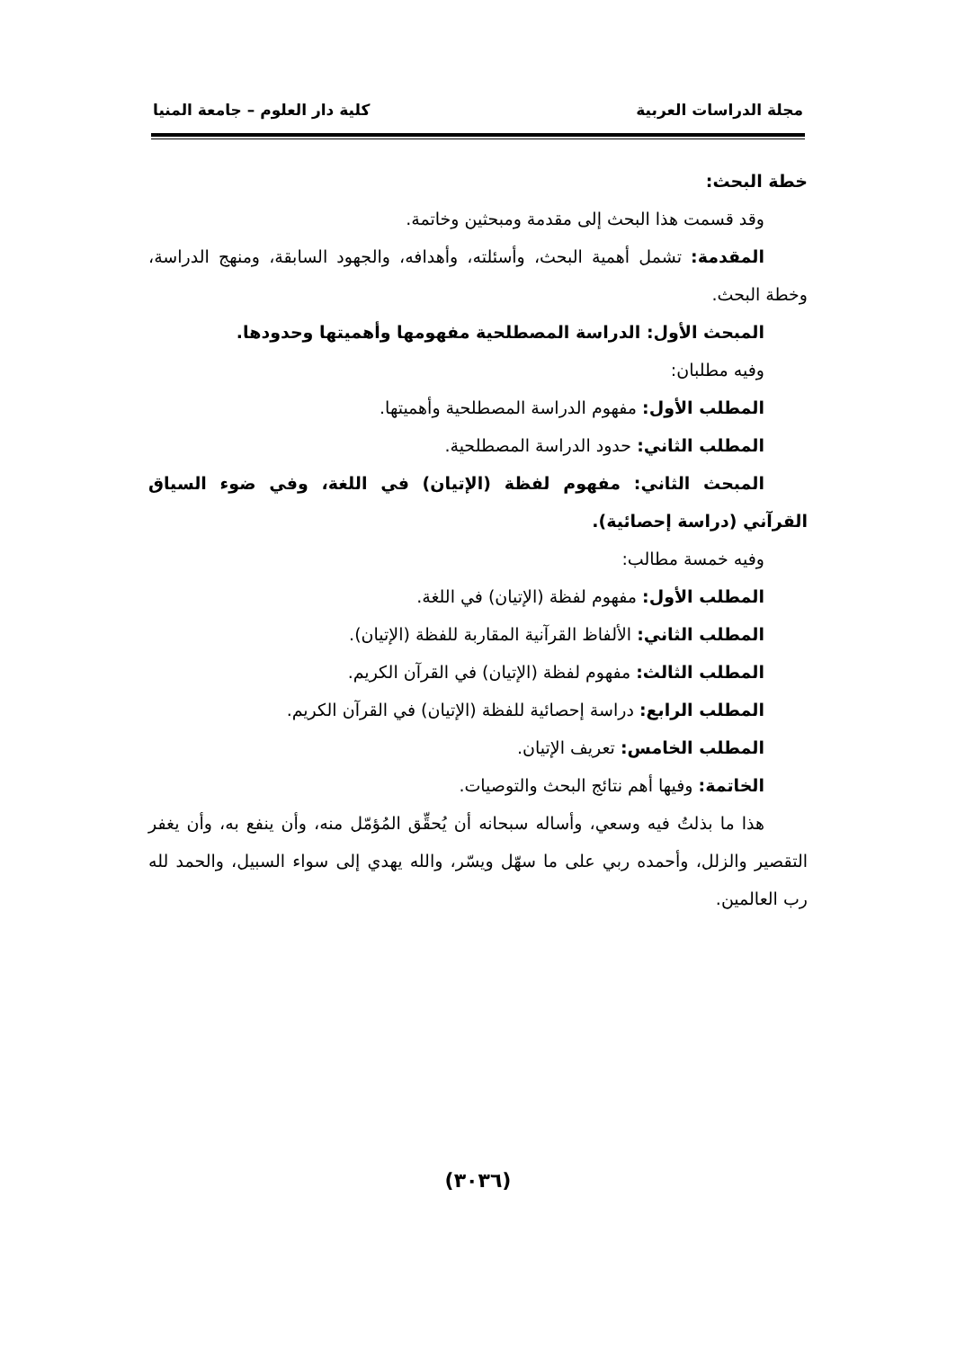مجلة الدراسات العربية كلية دار العلوم – جامعة المنيا
خطة البحث:
وقد قسمت هذا البحث إلى مقدمة ومبحثين وخاتمة.
المقدمة: تشمل أهمية البحث، وأسئلته، وأهدافه، والجهود السابقة، ومنهج الدراسة، وخطة البحث.
المبحث الأول: الدراسة المصطلحية مفهومها وأهميتها وحدودها.
وفيه مطلبان:
المطلب الأول: مفهوم الدراسة المصطلحية وأهميتها.
المطلب الثاني: حدود الدراسة المصطلحية.
المبحث الثاني: مفهوم لفظة (الإتيان) في اللغة، وفي ضوء السياق القرآني (دراسة إحصائية).
وفيه خمسة مطالب:
المطلب الأول: مفهوم لفظة (الإتيان) في اللغة.
المطلب الثاني: الألفاظ القرآنية المقاربة للفظة (الإتيان).
المطلب الثالث: مفهوم لفظة (الإتيان) في القرآن الكريم.
المطلب الرابع: دراسة إحصائية للفظة (الإتيان) في القرآن الكريم.
المطلب الخامس: تعريف الإتيان.
الخاتمة: وفيها أهم نتائج البحث والتوصيات.
هذا ما بذلتُ فيه وسعي، وأساله سبحانه أن يُحقِّق المُؤمّل منه، وأن ينفع به، وأن يغفر التقصير والزلل، وأحمده ربي على ما سهّل ويسّر، والله يهدي إلى سواء السبيل، والحمد لله رب العالمين.
(٣٠٣٦)